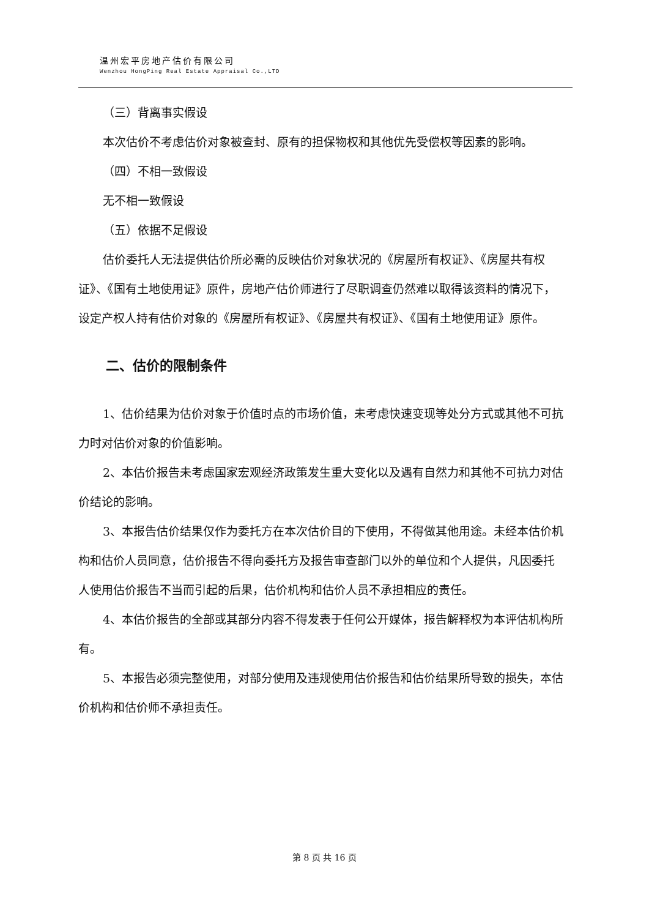温州宏平房地产估价有限公司
Wenzhou HongPing Real Estate Appraisal Co.,LTD
（三）背离事实假设
本次估价不考虑估价对象被查封、原有的担保物权和其他优先受偿权等因素的影响。
（四）不相一致假设
无不相一致假设
（五）依据不足假设
估价委托人无法提供估价所必需的反映估价对象状况的《房屋所有权证》、《房屋共有权证》、《国有土地使用证》原件，房地产估价师进行了尽职调查仍然难以取得该资料的情况下，设定产权人持有估价对象的《房屋所有权证》、《房屋共有权证》、《国有土地使用证》原件。
二、估价的限制条件
1、估价结果为估价对象于价值时点的市场价值，未考虑快速变现等处分方式或其他不可抗力时对估价对象的价值影响。
2、本估价报告未考虑国家宏观经济政策发生重大变化以及遇有自然力和其他不可抗力对估价结论的影响。
3、本报告估价结果仅作为委托方在本次估价目的下使用，不得做其他用途。未经本估价机构和估价人员同意，估价报告不得向委托方及报告审查部门以外的单位和个人提供，凡因委托人使用估价报告不当而引起的后果，估价机构和估价人员不承担相应的责任。
4、本估价报告的全部或其部分内容不得发表于任何公开媒体，报告解释权为本评估机构所有。
5、本报告必须完整使用，对部分使用及违规使用估价报告和估价结果所导致的损失，本估价机构和估价师不承担责任。
第 8 页 共 16 页